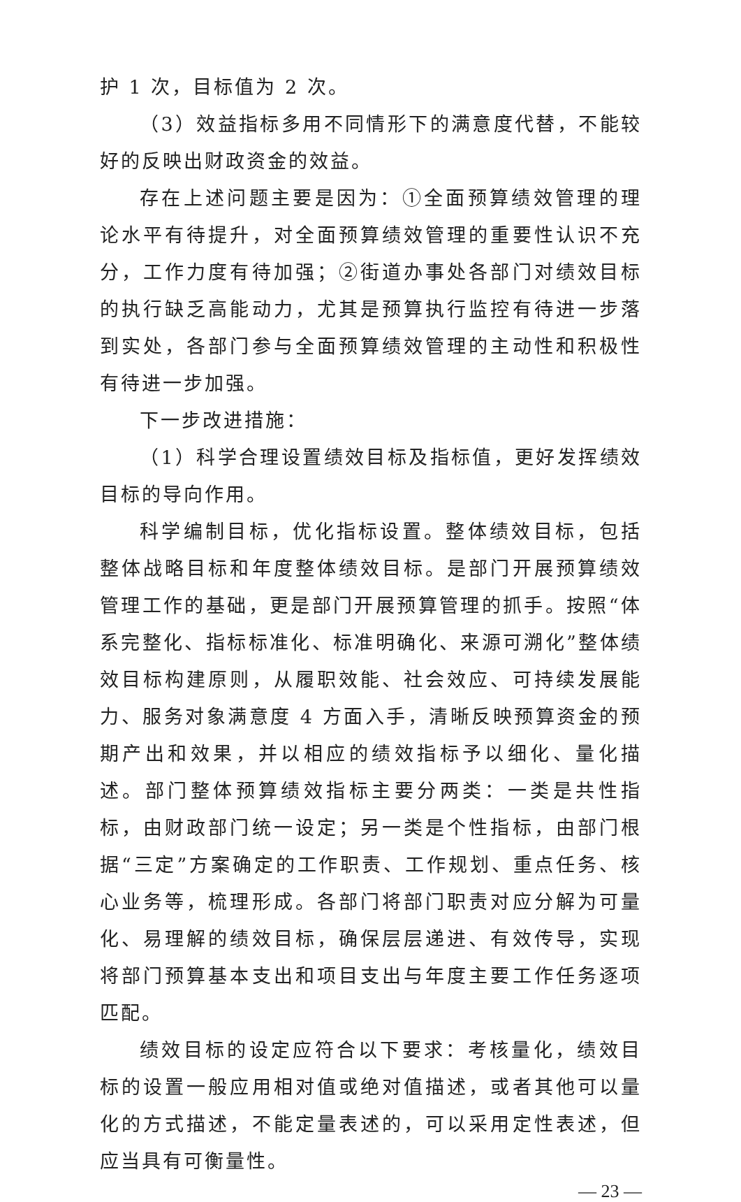护 1 次，目标值为 2 次。
（3）效益指标多用不同情形下的满意度代替，不能较好的反映出财政资金的效益。
存在上述问题主要是因为：①全面预算绩效管理的理论水平有待提升，对全面预算绩效管理的重要性认识不充分，工作力度有待加强；②街道办事处各部门对绩效目标的执行缺乏高能动力，尤其是预算执行监控有待进一步落到实处，各部门参与全面预算绩效管理的主动性和积极性有待进一步加强。
下一步改进措施：
（1）科学合理设置绩效目标及指标值，更好发挥绩效目标的导向作用。
科学编制目标，优化指标设置。整体绩效目标，包括整体战略目标和年度整体绩效目标。是部门开展预算绩效管理工作的基础，更是部门开展预算管理的抓手。按照“体系完整化、指标标准化、标准明确化、来源可溯化”整体绩效目标构建原则，从履职效能、社会效应、可持续发展能力、服务对象满意度 4 方面入手，清晰反映预算资金的预期产出和效果，并以相应的绩效指标予以细化、量化描述。部门整体预算绩效指标主要分两类：一类是共性指标，由财政部门统一设定；另一类是个性指标，由部门根据“三定”方案确定的工作职责、工作规划、重点任务、核心业务等，梳理形成。各部门将部门职责对应分解为可量化、易理解的绩效目标，确保层层递进、有效传导，实现将部门预算基本支出和项目支出与年度主要工作任务逐项匹配。
绩效目标的设定应符合以下要求：考核量化，绩效目标的设置一般应用相对值或绝对值描述，或者其他可以量化的方式描述，不能定量表述的，可以采用定性表述，但应当具有可衡量性。
— 23 —